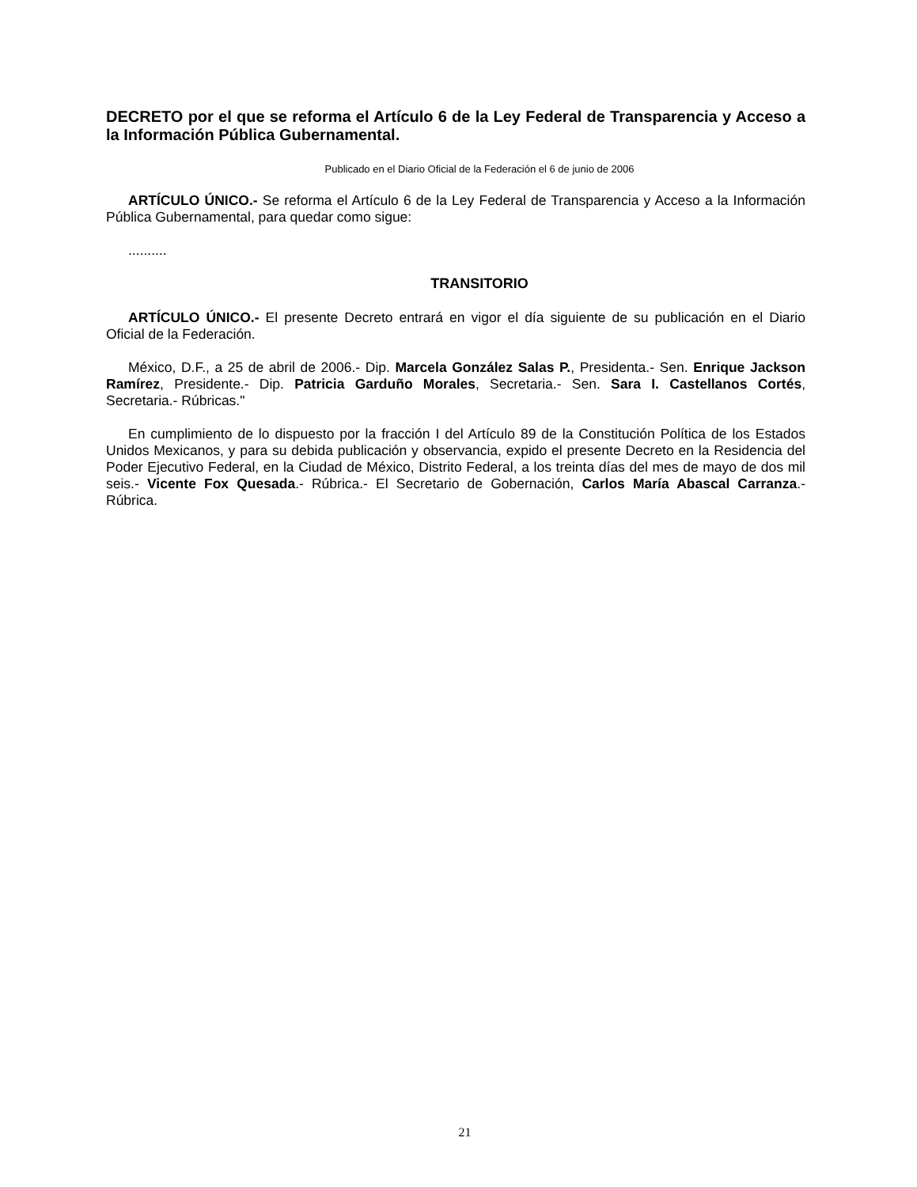DECRETO por el que se reforma el Artículo 6 de la Ley Federal de Transparencia y Acceso a la Información Pública Gubernamental.
Publicado en el Diario Oficial de la Federación el 6 de junio de 2006
ARTÍCULO ÚNICO.- Se reforma el Artículo 6 de la Ley Federal de Transparencia y Acceso a la Información Pública Gubernamental, para quedar como sigue:
..........
TRANSITORIO
ARTÍCULO ÚNICO.- El presente Decreto entrará en vigor el día siguiente de su publicación en el Diario Oficial de la Federación.
México, D.F., a 25 de abril de 2006.- Dip. Marcela González Salas P., Presidenta.- Sen. Enrique Jackson Ramírez, Presidente.- Dip. Patricia Garduño Morales, Secretaria.- Sen. Sara I. Castellanos Cortés, Secretaria.- Rúbricas."
En cumplimiento de lo dispuesto por la fracción I del Artículo 89 de la Constitución Política de los Estados Unidos Mexicanos, y para su debida publicación y observancia, expido el presente Decreto en la Residencia del Poder Ejecutivo Federal, en la Ciudad de México, Distrito Federal, a los treinta días del mes de mayo de dos mil seis.- Vicente Fox Quesada.- Rúbrica.- El Secretario de Gobernación, Carlos María Abascal Carranza.- Rúbrica.
21